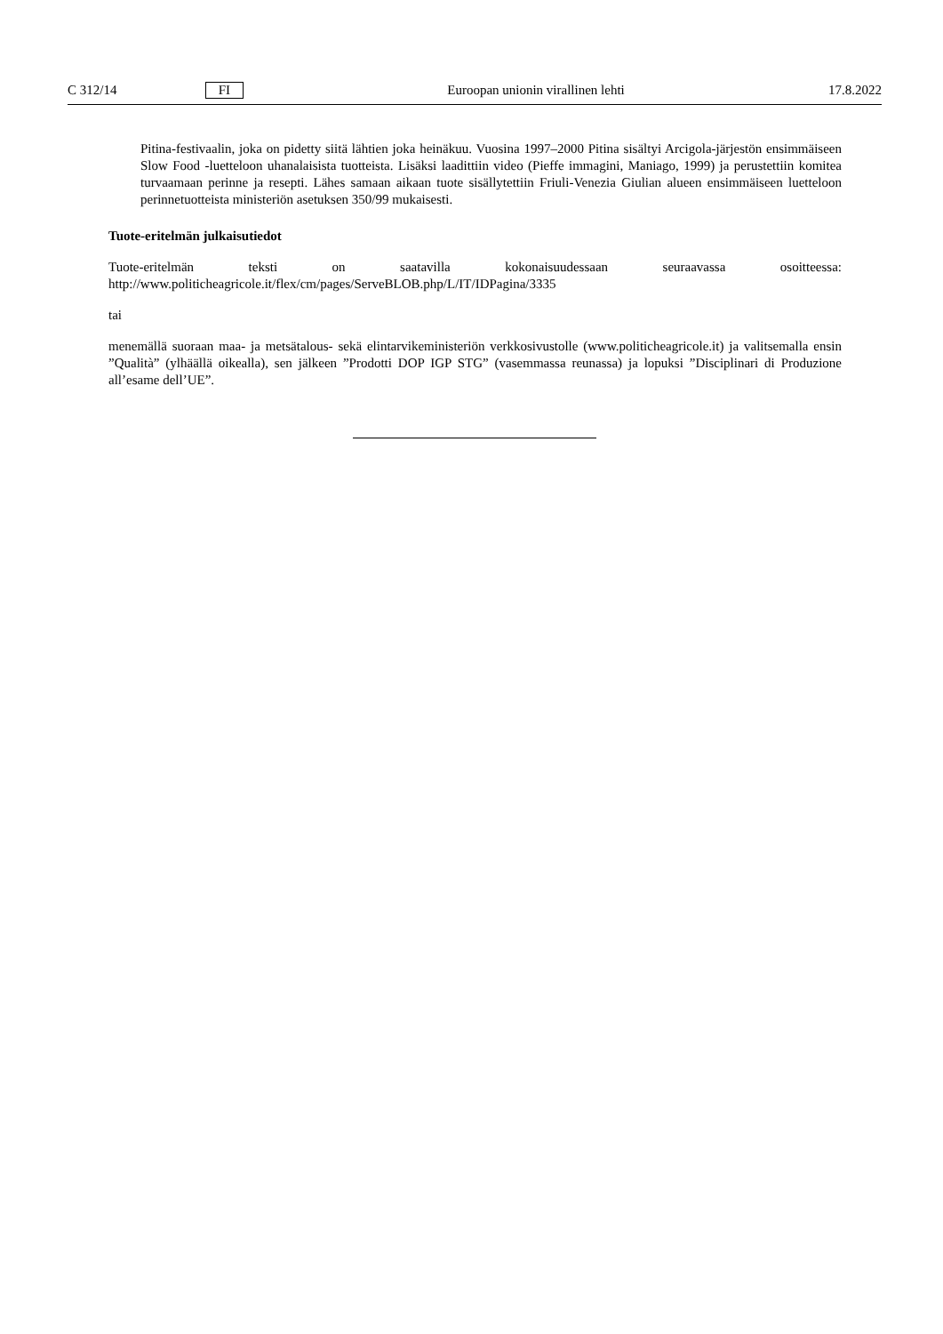C 312/14 FI Euroopan unionin virallinen lehti 17.8.2022
Pitina-festivaalin, joka on pidetty siitä lähtien joka heinäkuu. Vuosina 1997–2000 Pitina sisältyi Arcigola-järjestön ensimmäiseen Slow Food -luetteloon uhanalaisista tuotteista. Lisäksi laadittiin video (Pieffe immagini, Maniago, 1999) ja perustettiin komitea turvaamaan perinne ja resepti. Lähes samaan aikaan tuote sisällytettiin Friuli-Venezia Giulian alueen ensimmäiseen luetteloon perinnetuotteista ministeriön asetuksen 350/99 mukaisesti.
Tuote-eritelmän julkaisutiedot
Tuote-eritelmän teksti on saatavilla kokonaisuudessaan seuraavassa osoitteessa: http://www.politicheagricole.it/flex/cm/pages/ServeBLOB.php/L/IT/IDPagina/3335
tai
menemällä suoraan maa- ja metsätalous- sekä elintarvikeministeriön verkkosivustolle (www.politicheagricole.it) ja valitsemalla ensin ”Qualità” (ylhäällä oikealla), sen jälkeen ”Prodotti DOP IGP STG” (vasemmassa reunassa) ja lopuksi ”Disciplinari di Produzione all’esame dell’UE”.